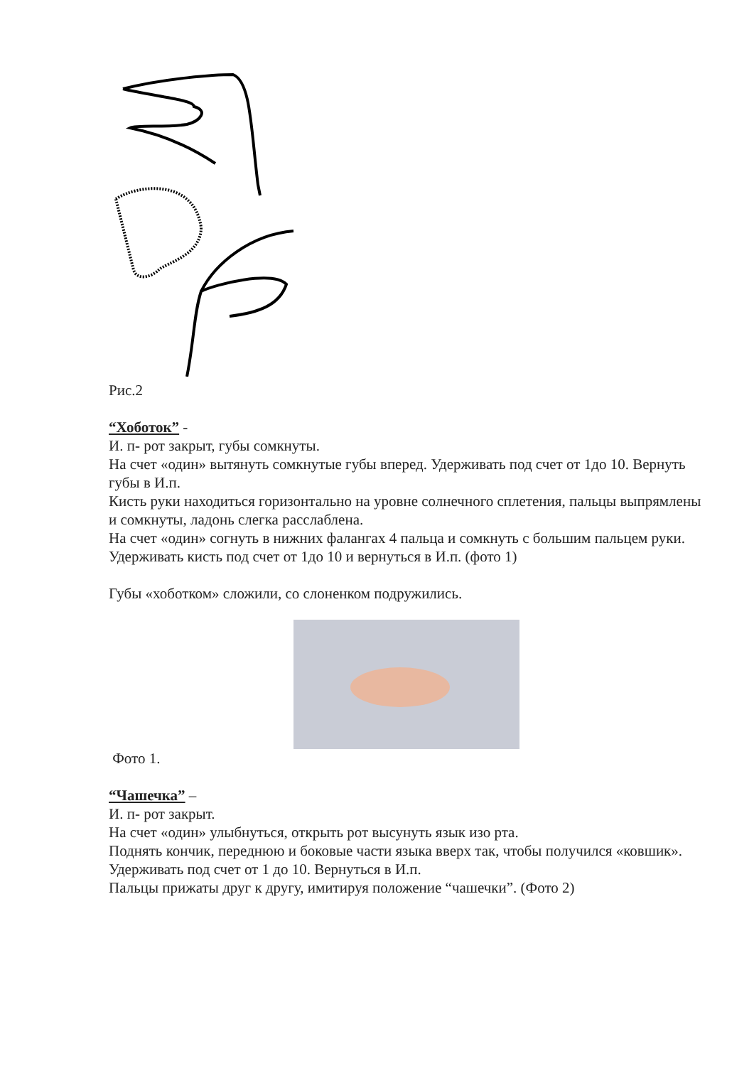Рис.2
“Хоботок” -
И. п- рот закрыт, губы сомкнуты.
На счет «один» вытянуть сомкнутые губы вперед. Удерживать под счет от 1до 10. Вернуть губы в И.п.
Кисть руки находиться горизонтально на уровне солнечного сплетения, пальцы выпрямлены и сомкнуты, ладонь слегка расслаблена.
На счет «один» согнуть в нижних фалангах 4 пальца и сомкнуть с большим пальцем руки.
Удерживать кисть под счет от 1до 10 и вернуться в И.п. (фото 1)
Губы «хоботком» сложили, со слоненком подружились.
Фото 1.
“Чашечка” –
И. п- рот закрыт.
На счет «один» улыбнуться, открыть рот высунуть язык изо рта.
Поднять кончик, переднюю и боковые части языка вверх так, чтобы получился «ковшик». Удерживать под счет от 1 до 10. Вернуться в И.п.
Пальцы прижаты друг к другу, имитируя положение “чашечки”. (Фото 2)